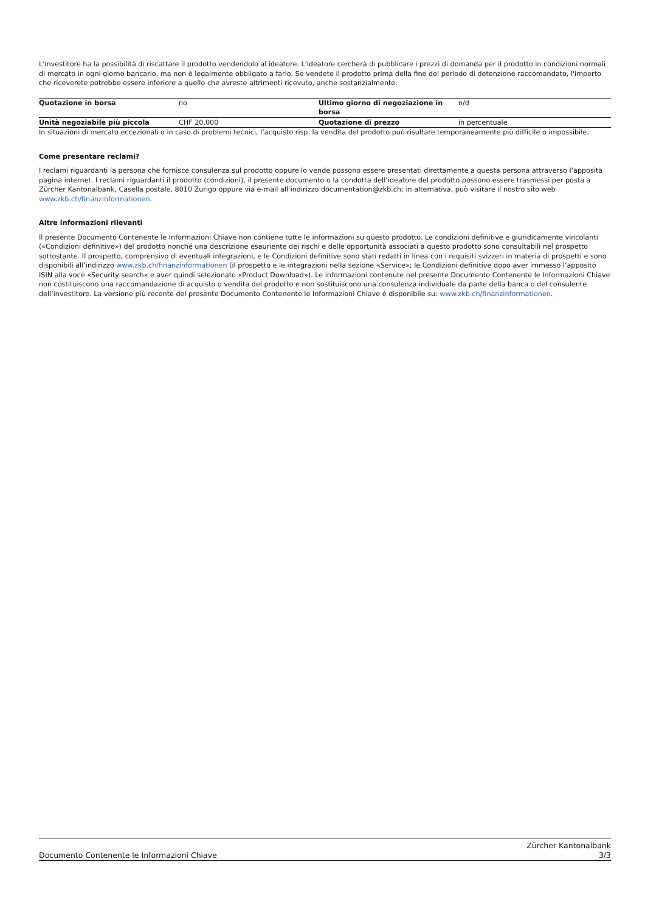L'investitore ha la possibilità di riscattare il prodotto vendendolo al ideatore. L'ideatore cercherà di pubblicare i prezzi di domanda per il prodotto in condizioni normali di mercato in ogni giorno bancario, ma non è legalmente obbligato a farlo. Se vendete il prodotto prima della fine del periodo di detenzione raccomandato, l'importo che riceverete potrebbe essere inferiore a quello che avreste altrimenti ricevuto, anche sostanzialmente.
| Quotazione in borsa | no | Ultimo giorno di negoziazione in borsa | n/d |
| Unità negoziabile più piccola | CHF 20.000 | Quotazione di prezzo | in percentuale |
In situazioni di mercato eccezionali o in caso di problemi tecnici, l’acquisto risp. la vendita del prodotto può risultare temporaneamente più difficile o impossibile.
Come presentare reclami?
I reclami riguardanti la persona che fornisce consulenza sul prodotto oppure lo vende possono essere presentati direttamente a questa persona attraverso l’apposita pagina internet. I reclami riguardanti il prodotto (condizioni), il presente documento o la condotta dell’ideatore del prodotto possono essere trasmessi per posta a Zürcher Kantonalbank, Casella postale, 8010 Zurigo oppure via e-mail all’indirizzo documentation@zkb.ch; in alternativa, può visitare il nostro sito web www.zkb.ch/finanzinformationen.
Altre informazioni rilevanti
Il presente Documento Contenente le Informazioni Chiave non contiene tutte le informazioni su questo prodotto. Le condizioni definitive e giuridicamente vincolanti («Condizioni definitive») del prodotto nonché una descrizione esauriente dei rischi e delle opportunità associati a questo prodotto sono consultabili nel prospetto sottostante. Il prospetto, comprensivo di eventuali integrazioni, e le Condizioni definitive sono stati redatti in linea con i requisiti svizzeri in materia di prospetti e sono disponibili all’indirizzo www.zkb.ch/finanzinformationen (il prospetto e le integrazioni nella sezione «Service»; le Condizioni definitive dopo aver immesso l’apposito ISIN alla voce «Security search» e aver quindi selezionato «Product Download»). Le informazioni contenute nel presente Documento Contenente le Informazioni Chiave non costituiscono una raccomandazione di acquisto o vendita del prodotto e non sostituiscono una consulenza individuale da parte della banca o del consulente dell’investitore. La versione più recente del presente Documento Contenente le Informazioni Chiave è disponibile su: www.zkb.ch/finanzinformationen.
Documento Contenente le Informazioni Chiave
Zürcher Kantonalbank
3/3